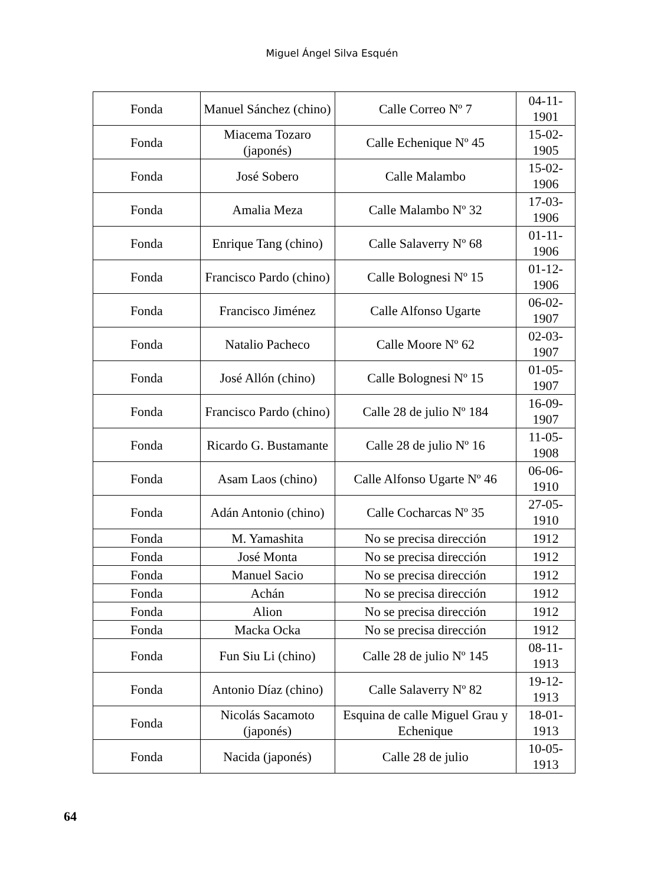Miguel Ángel Silva Esquén
| Fonda | Manuel Sánchez (chino) | Calle Correo Nº 7 | 04-11-1901 |
| Fonda | Miacema Tozaro (japonés) | Calle Echenique Nº 45 | 15-02-1905 |
| Fonda | José Sobero | Calle Malambo | 15-02-1906 |
| Fonda | Amalia Meza | Calle Malambo Nº 32 | 17-03-1906 |
| Fonda | Enrique Tang (chino) | Calle Salaverry Nº 68 | 01-11-1906 |
| Fonda | Francisco Pardo (chino) | Calle Bolognesi Nº 15 | 01-12-1906 |
| Fonda | Francisco Jiménez | Calle Alfonso Ugarte | 06-02-1907 |
| Fonda | Natalio Pacheco | Calle Moore Nº 62 | 02-03-1907 |
| Fonda | José Allón (chino) | Calle Bolognesi Nº 15 | 01-05-1907 |
| Fonda | Francisco Pardo (chino) | Calle 28 de julio Nº 184 | 16-09-1907 |
| Fonda | Ricardo G. Bustamante | Calle 28 de julio Nº 16 | 11-05-1908 |
| Fonda | Asam Laos (chino) | Calle Alfonso Ugarte Nº 46 | 06-06-1910 |
| Fonda | Adán Antonio (chino) | Calle Cocharcas Nº 35 | 27-05-1910 |
| Fonda | M. Yamashita | No se precisa dirección | 1912 |
| Fonda | José Monta | No se precisa dirección | 1912 |
| Fonda | Manuel Sacio | No se precisa dirección | 1912 |
| Fonda | Achán | No se precisa dirección | 1912 |
| Fonda | Alion | No se precisa dirección | 1912 |
| Fonda | Macka Ocka | No se precisa dirección | 1912 |
| Fonda | Fun Siu Li (chino) | Calle 28 de julio Nº 145 | 08-11-1913 |
| Fonda | Antonio Díaz (chino) | Calle Salaverry Nº 82 | 19-12-1913 |
| Fonda | Nicolás Sacamoto (japonés) | Esquina de calle Miguel Grau y Echenique | 18-01-1913 |
| Fonda | Nacida (japonés) | Calle 28 de julio | 10-05-1913 |
64